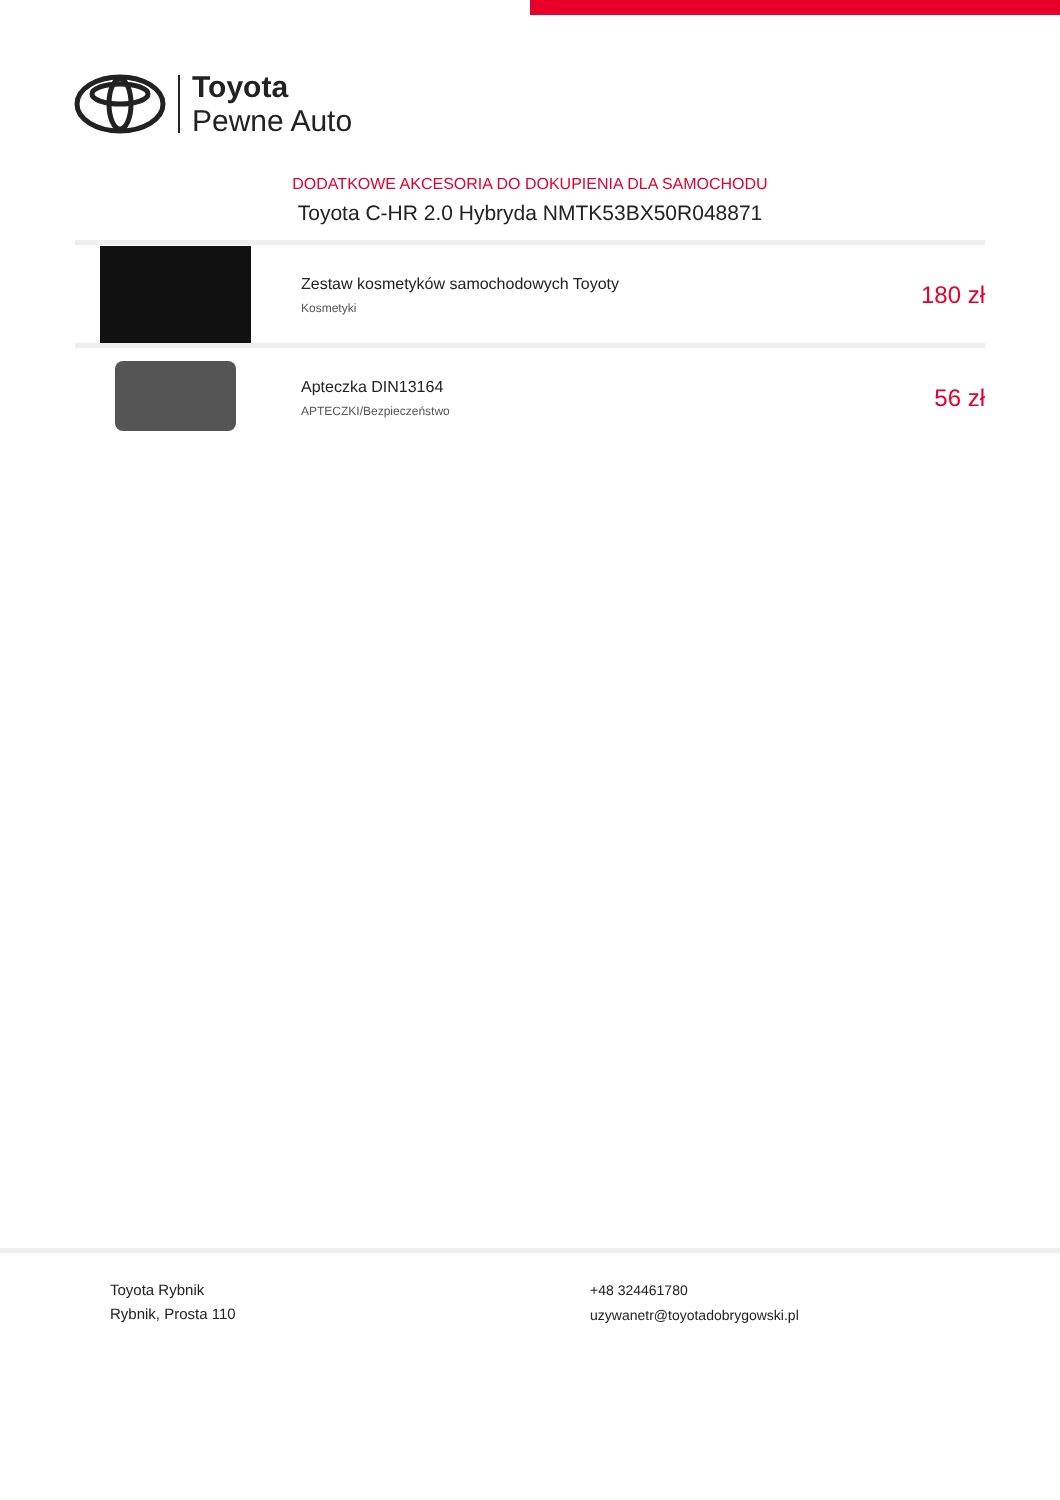Toyota
Pewne Auto
DODATKOWE AKCESORIA DO DOKUPIENIA DLA SAMOCHODU
Toyota C-HR 2.0 Hybryda NMTK53BX50R048871
Zestaw kosmetyków samochodowych Toyoty
Kosmetyki
180 zł
Apteczka DIN13164
APTECZKI/Bezpieczeństwo
56 zł
Toyota Rybnik
Rybnik, Prosta 110
+48 324461780
uzywanetr@toyotadobrygowski.pl